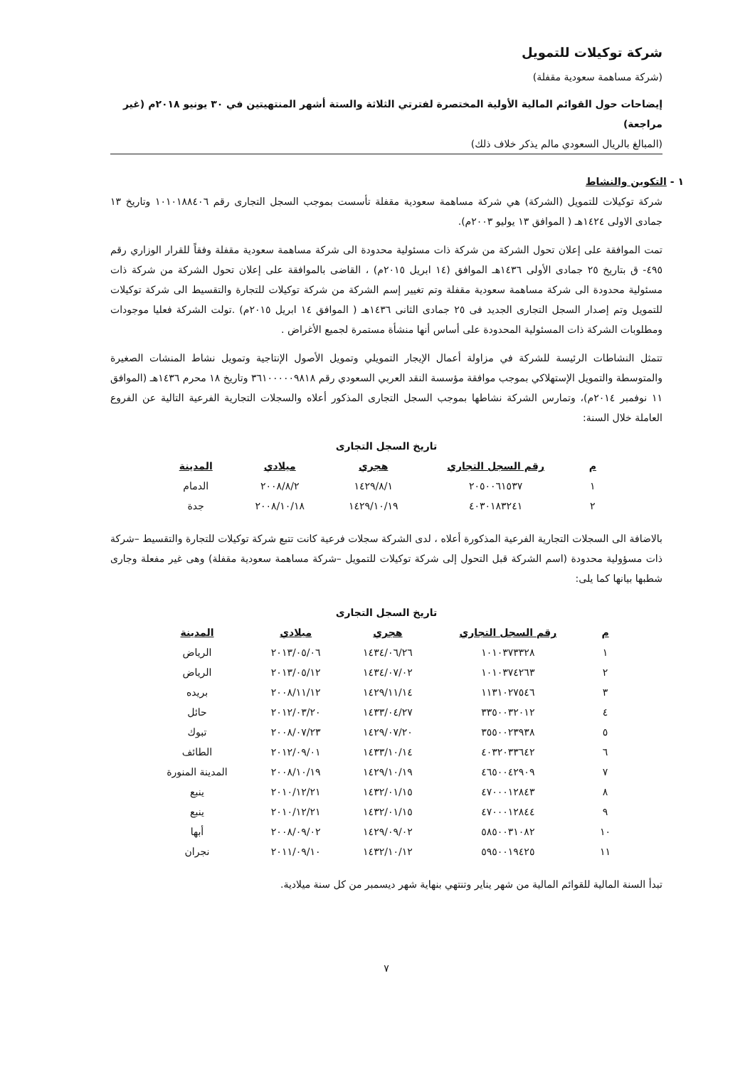شركة توكيلات للتمويل
(شركة مساهمة سعودية مقفلة)
إيضاحات حول القوائم المالية الأولية المختصرة لفترتي الثلاثة والستة أشهر المنتهيتين في ٣٠ يونيو ٢٠١٨م (غير مراجعة)
(المبالغ بالريال السعودي مالم يذكر خلاف ذلك)
١ - التكوين والنشاط
شركة توكيلات للتمويل (الشركة) هي شركة مساهمة سعودية مقفلة تأسست بموجب السجل التجارى رقم ١٠١٠١٨٨٤٠٦ وتاريخ ١٣ جمادى الاولى ١٤٢٤هـ ( الموافق ١٣ يوليو ٢٠٠٣م).
تمت الموافقة على إعلان تحول الشركة من شركة ذات مسئولية محدودة الى شركة مساهمة سعودية مقفلة وفقاً للقرار الوزاري رقم ٤٩٥- ق بتاريخ ٢٥ جمادى الأولى ١٤٣٦هـ الموافق (١٤ ابريل ٢٠١٥م) ، القاضى بالموافقة على إعلان تحول الشركة من شركة ذات مسئولية محدودة الى شركة مساهمة سعودية مقفلة وتم تغيير إسم الشركة من شركة توكيلات للتجارة والتقسيط الى شركة توكيلات للتمويل وتم إصدار السجل التجارى الجديد فى ٢٥ جمادى الثانى ١٤٣٦هـ ( الموافق ١٤ ابريل ٢٠١٥م) .تولت الشركة فعليا موجودات ومطلوبات الشركة ذات المسئولية المحدودة على أساس أنها منشأة مستمرة لجميع الأغراض .
تتمثل النشاطات الرئيسة للشركة في مزاولة أعمال الإيجار التمويلي وتمويل الأصول الإنتاجية وتمويل نشاط المنشات الصغيرة والمتوسطة والتمويل الإستهلاكي بموجب موافقة مؤسسة النقد العربي السعودي رقم ٣٦١٠٠٠٠٠٩٨١٨ وتاريخ ١٨ محرم ١٤٣٦هـ (الموافق ١١ نوفمبر ٢٠١٤م)، وتمارس الشركة نشاطها بموجب السجل التجارى المذكور أعلاه والسجلات التجارية الفرعية التالية عن الفروع العاملة خلال السنة:
تاريخ السجل التجارى
| م | رقم السجل التجاري | هجري | ميلادي | المدينة |
| --- | --- | --- | --- | --- |
| ١ | ٢٠٥٠٠٦١٥٣٧ | ١٤٢٩/٨/١ | ٢٠٠٨/٨/٢ | الدمام |
| ٢ | ٤٠٣٠١٨٣٢٤١ | ١٤٢٩/١٠/١٩ | ٢٠٠٨/١٠/١٨ | جدة |
بالاضافة الى السجلات التجارية الفرعية المذكورة أعلاه ، لدى الشركة سجلات فرعية كانت تتبع شركة توكيلات للتجارة والتقسيط –شركة ذات مسؤولية محدودة (اسم الشركة قبل التحول إلى شركة توكيلات للتمويل –شركة مساهمة سعودية مقفلة) وهى غير مفعلة وجارى شطبها بيانها كما يلى:
تاريخ السجل التجارى
| م | رقم السجل التجاري | هجري | ميلادي | المدينة |
| --- | --- | --- | --- | --- |
| ١ | ١٠١٠٣٧٣٣٢٨ | ١٤٣٤/٠٦/٢٦ | ٢٠١٣/٠٥/٠٦ | الرياض |
| ٢ | ١٠١٠٣٧٤٢٦٣ | ١٤٣٤/٠٧/٠٢ | ٢٠١٣/٠٥/١٢ | الرياض |
| ٣ | ١١٣١٠٢٧٥٤٦ | ١٤٢٩/١١/١٤ | ٢٠٠٨/١١/١٢ | بريده |
| ٤ | ٣٣٥٠٠٣٢٠١٢ | ١٤٣٣/٠٤/٢٧ | ٢٠١٢/٠٣/٢٠ | حائل |
| ٥ | ٣٥٥٠٠٢٣٩٣٨ | ١٤٢٩/٠٧/٢٠ | ٢٠٠٨/٠٧/٢٣ | تبوك |
| ٦ | ٤٠٣٢٠٣٣٦٤٢ | ١٤٣٣/١٠/١٤ | ٢٠١٢/٠٩/٠١ | الطائف |
| ٧ | ٤٦٥٠٠٤٢٩٠٩ | ١٤٢٩/١٠/١٩ | ٢٠٠٨/١٠/١٩ | المدينة المنورة |
| ٨ | ٤٧٠٠٠١٢٨٤٣ | ١٤٣٢/٠١/١٥ | ٢٠١٠/١٢/٢١ | ينبع |
| ٩ | ٤٧٠٠٠١٢٨٤٤ | ١٤٣٢/٠١/١٥ | ٢٠١٠/١٢/٢١ | ينبع |
| ١٠ | ٥٨٥٠٠٣١٠٨٢ | ١٤٢٩/٠٩/٠٢ | ٢٠٠٨/٠٩/٠٢ | أبها |
| ١١ | ٥٩٥٠٠١٩٤٢٥ | ١٤٣٢/١٠/١٢ | ٢٠١١/٠٩/١٠ | نجران |
تبدأ السنة المالية للقوائم المالية من شهر يناير وتنتهي بنهاية شهر ديسمبر من كل سنة ميلادية.
٧